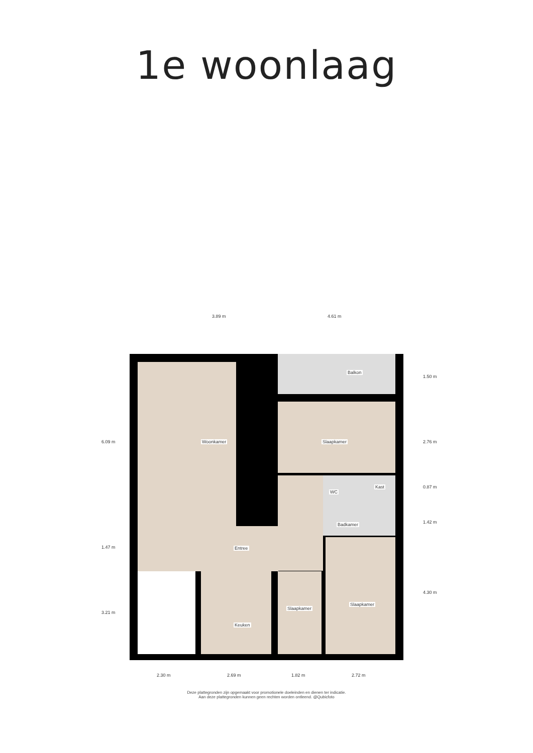1e woonlaag
Woonkamer
Balkon
Slaapkamer
WC
Kast
Badkamer
Entree
Keuken
Slaapkamer
Slaapkamer
3.89 m 4.61 m
6.09 m
1.47 m
3.21 m
1.50 m
2.76 m
0.87 m
1.42 m
4.30 m
2.30 m 2.69 m 1.82 m 2.72 m
Deze plattegronden zijn opgemaakt voor promotionele doeleinden en dienen ter indicatie.
Aan deze plattegronden kunnen geen rechten worden ontleend. @Qubicfoto